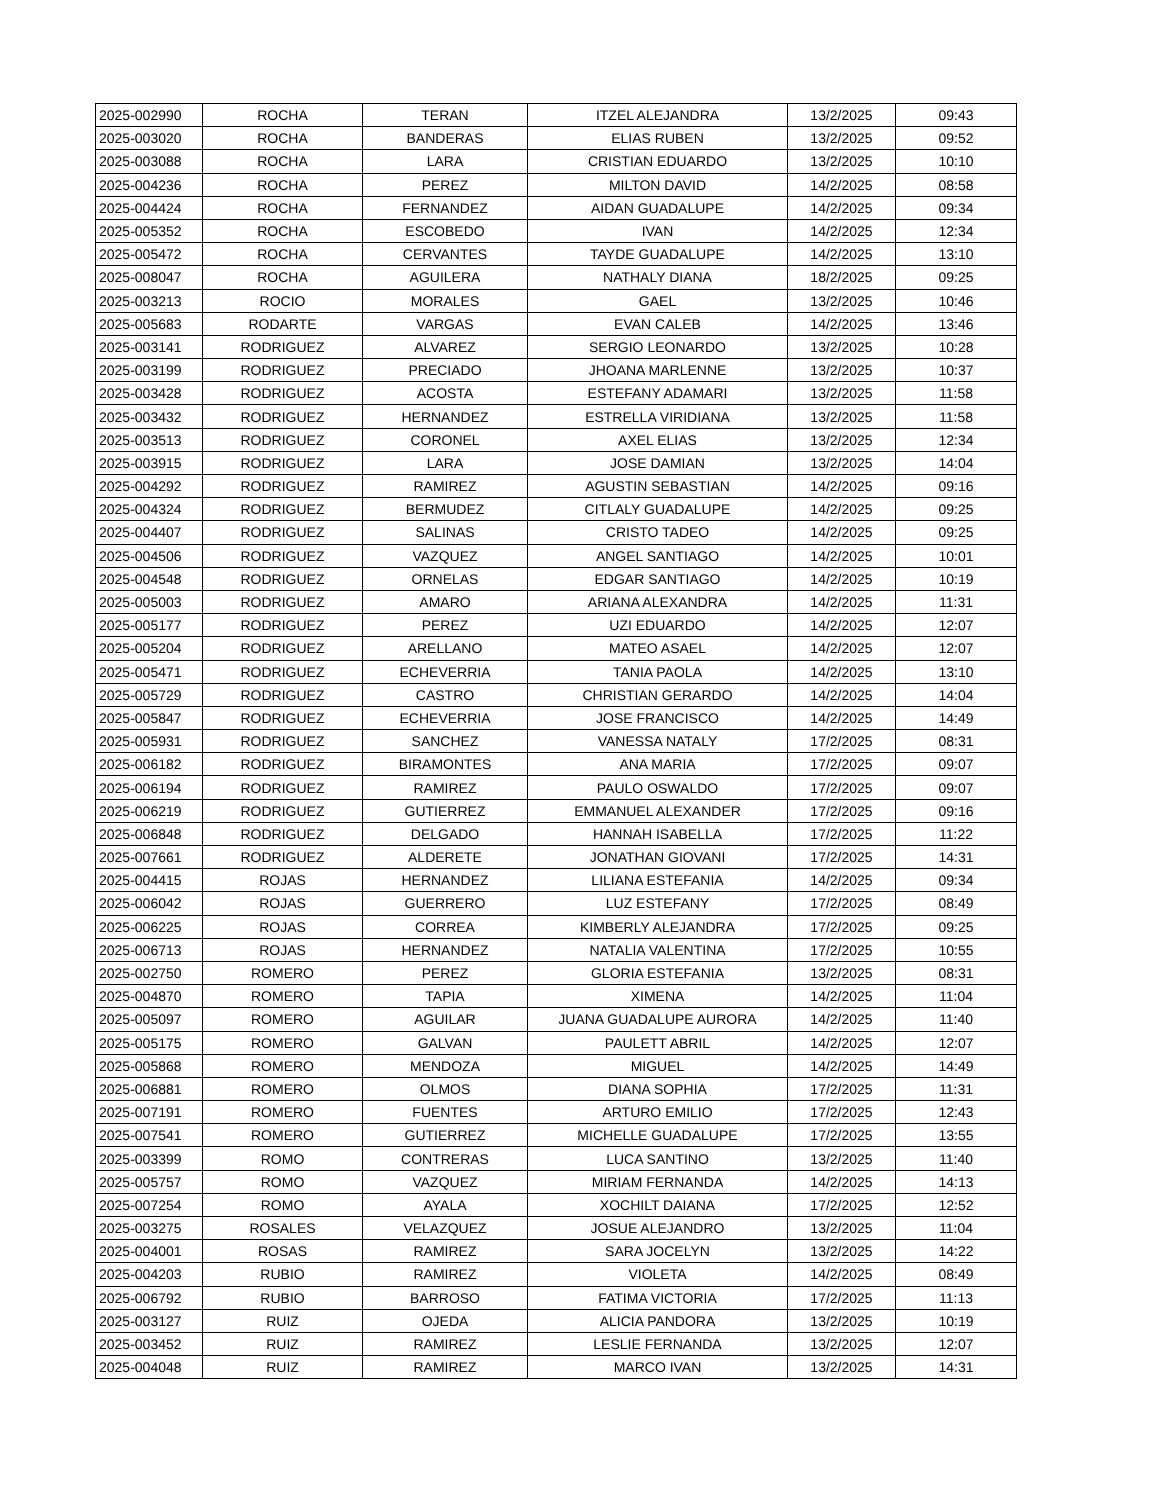| 2025-002990 | ROCHA | TERAN | ITZEL ALEJANDRA | 13/2/2025 | 09:43 |
| 2025-003020 | ROCHA | BANDERAS | ELIAS RUBEN | 13/2/2025 | 09:52 |
| 2025-003088 | ROCHA | LARA | CRISTIAN EDUARDO | 13/2/2025 | 10:10 |
| 2025-004236 | ROCHA | PEREZ | MILTON DAVID | 14/2/2025 | 08:58 |
| 2025-004424 | ROCHA | FERNANDEZ | AIDAN GUADALUPE | 14/2/2025 | 09:34 |
| 2025-005352 | ROCHA | ESCOBEDO | IVAN | 14/2/2025 | 12:34 |
| 2025-005472 | ROCHA | CERVANTES | TAYDE GUADALUPE | 14/2/2025 | 13:10 |
| 2025-008047 | ROCHA | AGUILERA | NATHALY DIANA | 18/2/2025 | 09:25 |
| 2025-003213 | ROCIO | MORALES | GAEL | 13/2/2025 | 10:46 |
| 2025-005683 | RODARTE | VARGAS | EVAN CALEB | 14/2/2025 | 13:46 |
| 2025-003141 | RODRIGUEZ | ALVAREZ | SERGIO LEONARDO | 13/2/2025 | 10:28 |
| 2025-003199 | RODRIGUEZ | PRECIADO | JHOANA MARLENNE | 13/2/2025 | 10:37 |
| 2025-003428 | RODRIGUEZ | ACOSTA | ESTEFANY ADAMARI | 13/2/2025 | 11:58 |
| 2025-003432 | RODRIGUEZ | HERNANDEZ | ESTRELLA VIRIDIANA | 13/2/2025 | 11:58 |
| 2025-003513 | RODRIGUEZ | CORONEL | AXEL ELIAS | 13/2/2025 | 12:34 |
| 2025-003915 | RODRIGUEZ | LARA | JOSE DAMIAN | 13/2/2025 | 14:04 |
| 2025-004292 | RODRIGUEZ | RAMIREZ | AGUSTIN SEBASTIAN | 14/2/2025 | 09:16 |
| 2025-004324 | RODRIGUEZ | BERMUDEZ | CITLALY GUADALUPE | 14/2/2025 | 09:25 |
| 2025-004407 | RODRIGUEZ | SALINAS | CRISTO TADEO | 14/2/2025 | 09:25 |
| 2025-004506 | RODRIGUEZ | VAZQUEZ | ANGEL SANTIAGO | 14/2/2025 | 10:01 |
| 2025-004548 | RODRIGUEZ | ORNELAS | EDGAR SANTIAGO | 14/2/2025 | 10:19 |
| 2025-005003 | RODRIGUEZ | AMARO | ARIANA ALEXANDRA | 14/2/2025 | 11:31 |
| 2025-005177 | RODRIGUEZ | PEREZ | UZI EDUARDO | 14/2/2025 | 12:07 |
| 2025-005204 | RODRIGUEZ | ARELLANO | MATEO ASAEL | 14/2/2025 | 12:07 |
| 2025-005471 | RODRIGUEZ | ECHEVERRIA | TANIA PAOLA | 14/2/2025 | 13:10 |
| 2025-005729 | RODRIGUEZ | CASTRO | CHRISTIAN GERARDO | 14/2/2025 | 14:04 |
| 2025-005847 | RODRIGUEZ | ECHEVERRIA | JOSE FRANCISCO | 14/2/2025 | 14:49 |
| 2025-005931 | RODRIGUEZ | SANCHEZ | VANESSA NATALY | 17/2/2025 | 08:31 |
| 2025-006182 | RODRIGUEZ | BIRAMONTES | ANA MARIA | 17/2/2025 | 09:07 |
| 2025-006194 | RODRIGUEZ | RAMIREZ | PAULO OSWALDO | 17/2/2025 | 09:07 |
| 2025-006219 | RODRIGUEZ | GUTIERREZ | EMMANUEL ALEXANDER | 17/2/2025 | 09:16 |
| 2025-006848 | RODRIGUEZ | DELGADO | HANNAH ISABELLA | 17/2/2025 | 11:22 |
| 2025-007661 | RODRIGUEZ | ALDERETE | JONATHAN GIOVANI | 17/2/2025 | 14:31 |
| 2025-004415 | ROJAS | HERNANDEZ | LILIANA ESTEFANIA | 14/2/2025 | 09:34 |
| 2025-006042 | ROJAS | GUERRERO | LUZ ESTEFANY | 17/2/2025 | 08:49 |
| 2025-006225 | ROJAS | CORREA | KIMBERLY ALEJANDRA | 17/2/2025 | 09:25 |
| 2025-006713 | ROJAS | HERNANDEZ | NATALIA VALENTINA | 17/2/2025 | 10:55 |
| 2025-002750 | ROMERO | PEREZ | GLORIA ESTEFANIA | 13/2/2025 | 08:31 |
| 2025-004870 | ROMERO | TAPIA | XIMENA | 14/2/2025 | 11:04 |
| 2025-005097 | ROMERO | AGUILAR | JUANA GUADALUPE AURORA | 14/2/2025 | 11:40 |
| 2025-005175 | ROMERO | GALVAN | PAULETT ABRIL | 14/2/2025 | 12:07 |
| 2025-005868 | ROMERO | MENDOZA | MIGUEL | 14/2/2025 | 14:49 |
| 2025-006881 | ROMERO | OLMOS | DIANA SOPHIA | 17/2/2025 | 11:31 |
| 2025-007191 | ROMERO | FUENTES | ARTURO EMILIO | 17/2/2025 | 12:43 |
| 2025-007541 | ROMERO | GUTIERREZ | MICHELLE GUADALUPE | 17/2/2025 | 13:55 |
| 2025-003399 | ROMO | CONTRERAS | LUCA SANTINO | 13/2/2025 | 11:40 |
| 2025-005757 | ROMO | VAZQUEZ | MIRIAM FERNANDA | 14/2/2025 | 14:13 |
| 2025-007254 | ROMO | AYALA | XOCHILT DAIANA | 17/2/2025 | 12:52 |
| 2025-003275 | ROSALES | VELAZQUEZ | JOSUE ALEJANDRO | 13/2/2025 | 11:04 |
| 2025-004001 | ROSAS | RAMIREZ | SARA JOCELYN | 13/2/2025 | 14:22 |
| 2025-004203 | RUBIO | RAMIREZ | VIOLETA | 14/2/2025 | 08:49 |
| 2025-006792 | RUBIO | BARROSO | FATIMA VICTORIA | 17/2/2025 | 11:13 |
| 2025-003127 | RUIZ | OJEDA | ALICIA PANDORA | 13/2/2025 | 10:19 |
| 2025-003452 | RUIZ | RAMIREZ | LESLIE FERNANDA | 13/2/2025 | 12:07 |
| 2025-004048 | RUIZ | RAMIREZ | MARCO IVAN | 13/2/2025 | 14:31 |